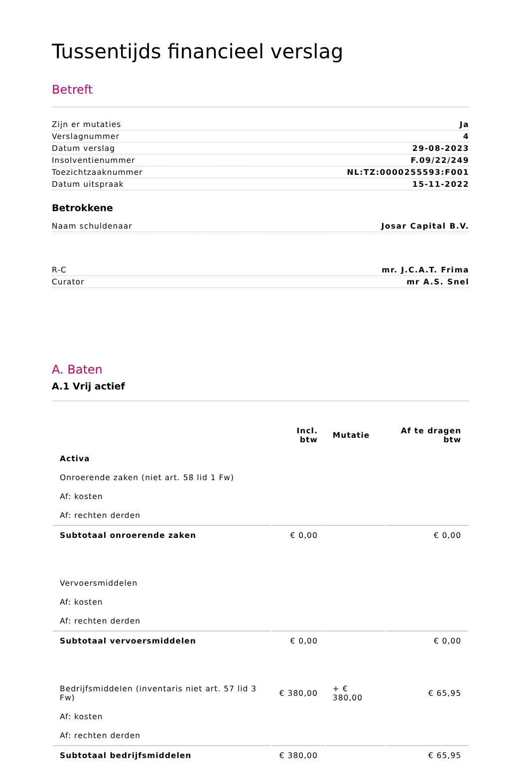Tussentijds financieel verslag
Betreft
Zijn er mutaties Ja
Verslagnummer 4
Datum verslag 29-08-2023
Insolventienummer F.09/22/249
Toezichtzaaknummer NL:TZ:0000255593:F001
Datum uitspraak 15-11-2022
Betrokkene
Naam schuldenaar Josar Capital B.V.
R-C mr. J.C.A.T. Frima
Curator mr A.S. Snel
A. Baten
A.1 Vrij actief
| | Incl. btw | Mutatie | Af te dragen btw |
| --- | --- | --- | --- |
| Activa | | | |
| Onroerende zaken (niet art. 58 lid 1 Fw) | | | |
| Af: kosten | | | |
| Af: rechten derden | | | |
| Subtotaal onroerende zaken | € 0,00 | | € 0,00 |
| Vervoersmiddelen | | | |
| Af: kosten | | | |
| Af: rechten derden | | | |
| Subtotaal vervoersmiddelen | € 0,00 | | € 0,00 |
| Bedrijfsmiddelen (inventaris niet art. 57 lid 3 Fw) | € 380,00 | + € 380,00 | € 65,95 |
| Af: kosten | | | |
| Af: rechten derden | | | |
| Subtotaal bedrijfsmiddelen | € 380,00 | | € 65,95 |